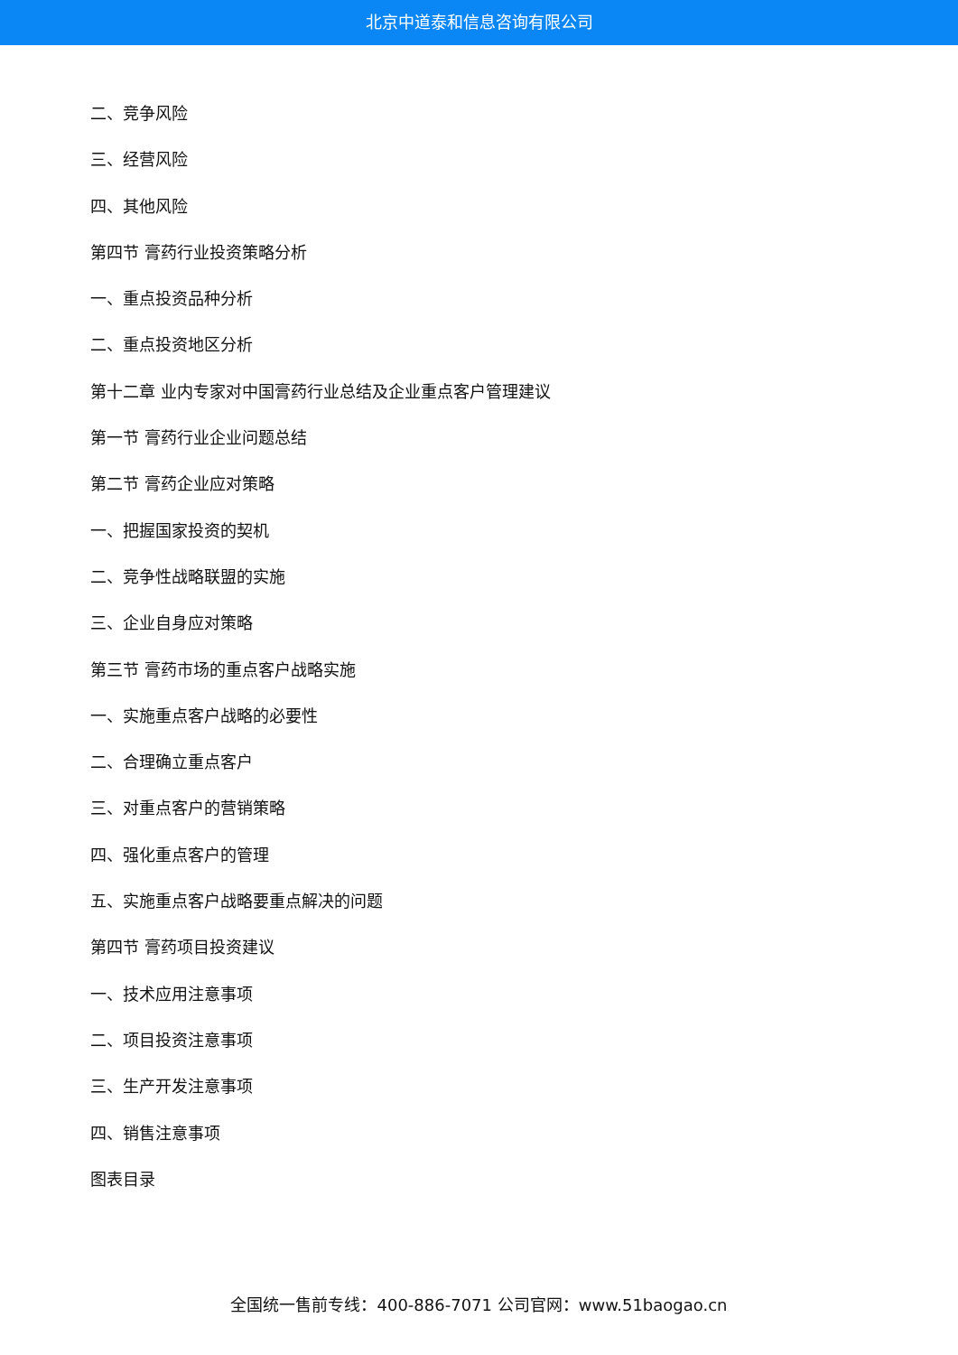北京中道泰和信息咨询有限公司
二、竞争风险
三、经营风险
四、其他风险
第四节 膏药行业投资策略分析
一、重点投资品种分析
二、重点投资地区分析
第十二章 业内专家对中国膏药行业总结及企业重点客户管理建议
第一节 膏药行业企业问题总结
第二节 膏药企业应对策略
一、把握国家投资的契机
二、竞争性战略联盟的实施
三、企业自身应对策略
第三节 膏药市场的重点客户战略实施
一、实施重点客户战略的必要性
二、合理确立重点客户
三、对重点客户的营销策略
四、强化重点客户的管理
五、实施重点客户战略要重点解决的问题
第四节 膏药项目投资建议
一、技术应用注意事项
二、项目投资注意事项
三、生产开发注意事项
四、销售注意事项
图表目录
全国统一售前专线：400-886-7071 公司官网：www.51baogao.cn